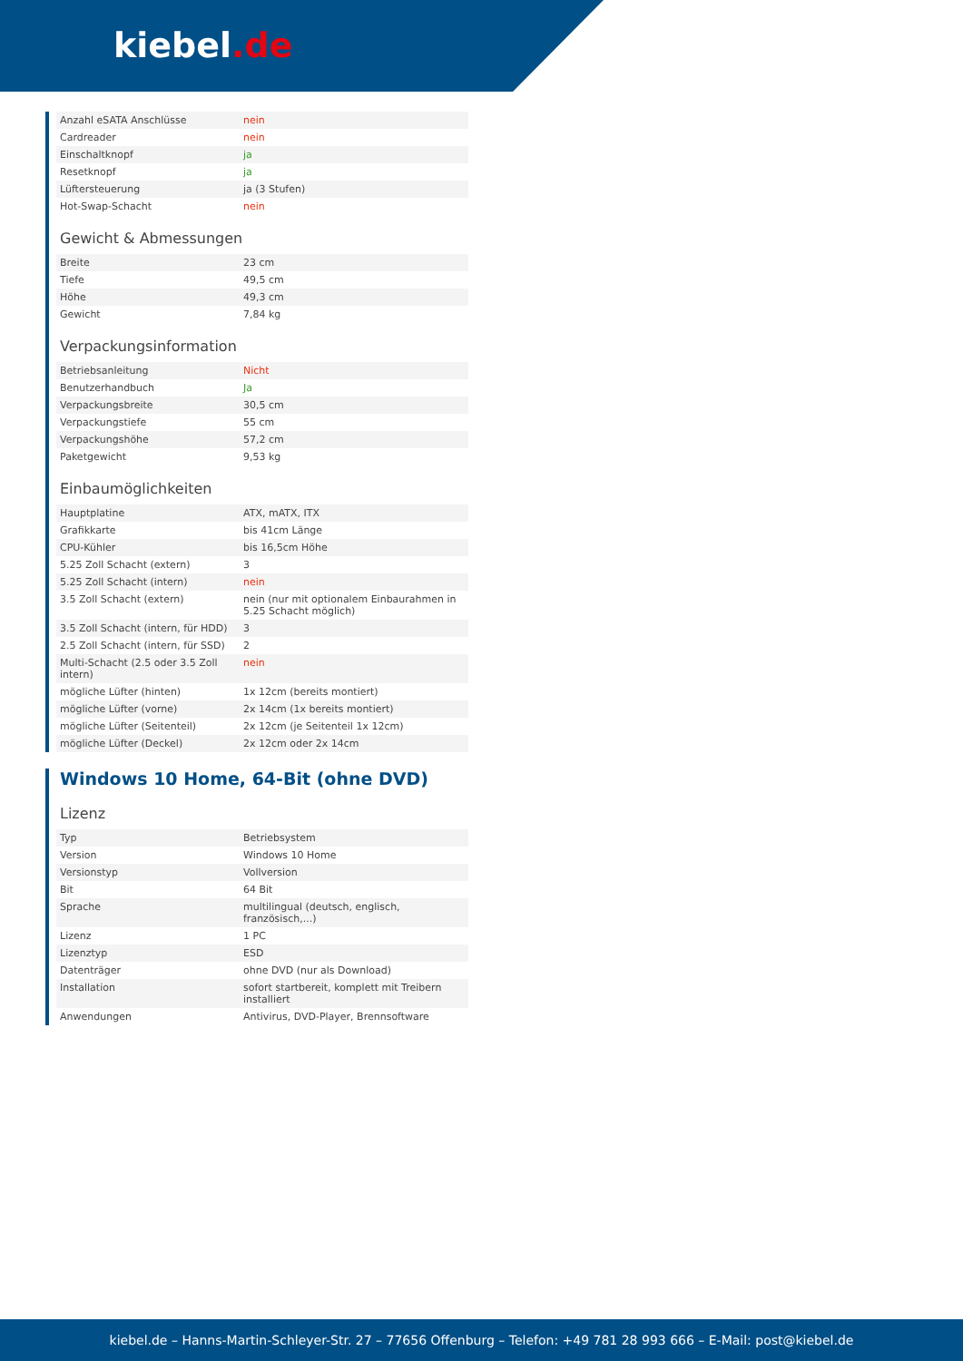kiebel.de
| Anzahl eSATA Anschlüsse | nein |
| Cardreader | nein |
| Einschaltknopf | ja |
| Resetknopf | ja |
| Lüftersteuerung | ja (3 Stufen) |
| Hot-Swap-Schacht | nein |
Gewicht & Abmessungen
| Breite | 23 cm |
| Tiefe | 49,5 cm |
| Höhe | 49,3 cm |
| Gewicht | 7,84 kg |
Verpackungsinformation
| Betriebsanleitung | Nicht |
| Benutzerhandbuch | Ja |
| Verpackungsbreite | 30,5 cm |
| Verpackungstiefe | 55 cm |
| Verpackungshöhe | 57,2 cm |
| Paketgewicht | 9,53 kg |
Einbaumöglichkeiten
| Hauptplatine | ATX, mATX, ITX |
| Grafikkarte | bis 41cm Länge |
| CPU-Kühler | bis 16,5cm Höhe |
| 5.25 Zoll Schacht (extern) | 3 |
| 5.25 Zoll Schacht (intern) | nein |
| 3.5 Zoll Schacht (extern) | nein (nur mit optionalem Einbaurahmen in 5.25 Schacht möglich) |
| 3.5 Zoll Schacht (intern, für HDD) | 3 |
| 2.5 Zoll Schacht (intern, für SSD) | 2 |
| Multi-Schacht (2.5 oder 3.5 Zoll intern) | nein |
| mögliche Lüfter (hinten) | 1x 12cm (bereits montiert) |
| mögliche Lüfter (vorne) | 2x 14cm (1x bereits montiert) |
| mögliche Lüfter (Seitenteil) | 2x 12cm (je Seitenteil 1x 12cm) |
| mögliche Lüfter (Deckel) | 2x 12cm oder 2x 14cm |
Windows 10 Home, 64-Bit (ohne DVD)
Lizenz
| Typ | Betriebsystem |
| Version | Windows 10 Home |
| Versionstyp | Vollversion |
| Bit | 64 Bit |
| Sprache | multilingual (deutsch, englisch, französisch,...) |
| Lizenz | 1 PC |
| Lizenztyp | ESD |
| Datenträger | ohne DVD (nur als Download) |
| Installation | sofort startbereit, komplett mit Treibern installiert |
| Anwendungen | Antivirus, DVD-Player, Brennsoftware |
kiebel.de – Hanns-Martin-Schleyer-Str. 27 – 77656 Offenburg – Telefon: +49 781 28 993 666 – E-Mail: post@kiebel.de